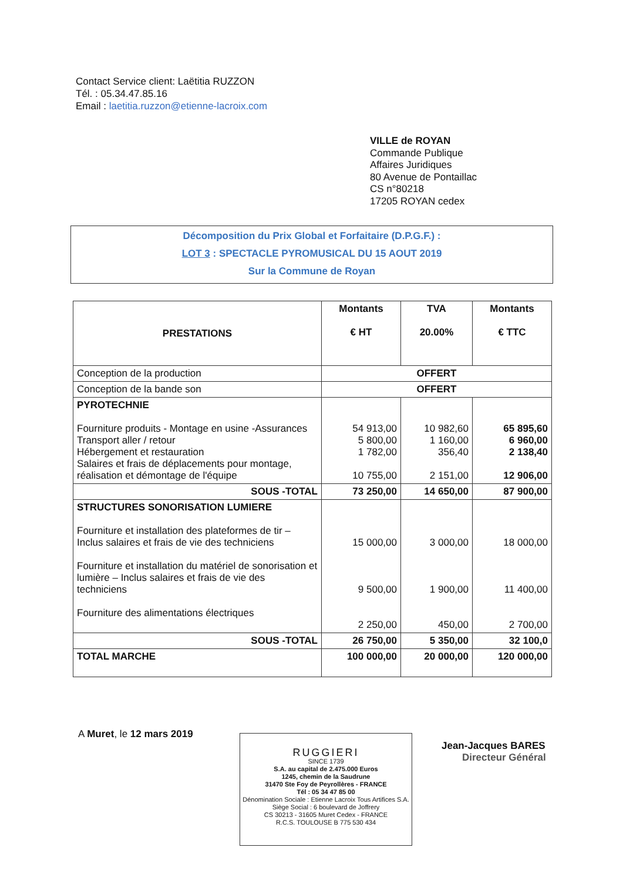Contact Service client: Laëtitia RUZZON
Tél. : 05.34.47.85.16
Email : laetitia.ruzzon@etienne-lacroix.com
VILLE de ROYAN
Commande Publique
Affaires Juridiques
80 Avenue de Pontaillac
CS n°80218
17205 ROYAN cedex
Décomposition du Prix Global et Forfaitaire (D.P.G.F.) :
LOT 3 : SPECTACLE PYROMUSICAL DU 15 AOUT 2019
Sur la Commune de Royan
| PRESTATIONS | Montants € HT | TVA 20.00% | Montants € TTC |
| --- | --- | --- | --- |
| Conception de la production | OFFERT | | |
| Conception de la bande son | OFFERT | | |
| PYROTECHNIE Fourniture produits - Montage en usine -Assurances Transport aller / retour Hébergement et restauration Salaires et frais de déplacements pour montage, réalisation et démontage de l'équipe | 54 913,00 5 800,00 1 782,00 10 755,00 | 10 982,60 1 160,00 356,40 2 151,00 | 65 895,60 6 960,00 2 138,40 12 906,00 |
| SOUS -TOTAL | 73 250,00 | 14 650,00 | 87 900,00 |
| STRUCTURES SONORISATION LUMIERE Fourniture et installation des plateformes de tir – Inclus salaires et frais de vie des techniciens Fourniture et installation du matériel de sonorisation et lumière – Inclus salaires et frais de vie des techniciens Fourniture des alimentations électriques | 15 000,00 9 500,00 2 250,00 | 3 000,00 1 900,00 450,00 | 18 000,00 11 400,00 2 700,00 |
| SOUS -TOTAL | 26 750,00 | 5 350,00 | 32 100,0 |
| TOTAL MARCHE | 100 000,00 | 20 000,00 | 120 000,00 |
A Muret, le 12 mars 2019
RUGGIERI
SINCE 1739
S.A. au capital de 2.475.000 Euros
1245, chemin de la Saudrune
31470 Ste Foy de Peyrollères - FRANCE
Tél : 05 34 47 85 00
Dénomination Sociale : Etienne Lacroix Tous Artifices S.A.
Siège Social : 6 boulevard de Joffrery
CS 30213 - 31605 Muret Cedex - FRANCE
R.C.S. TOULOUSE B 775 530 434
Jean-Jacques BARES
Directeur Général